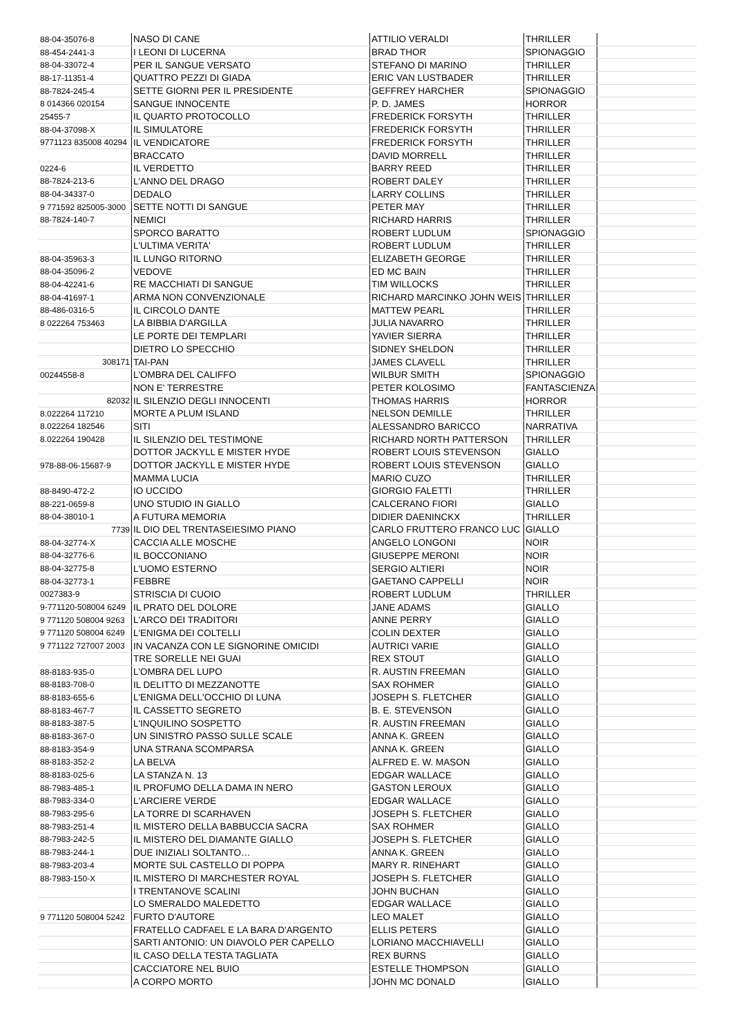| 88-04-35076-8 | NASO DI CANE | ATTILIO VERALDI | THRILLER | |
| 88-454-2441-3 | I LEONI DI LUCERNA | BRAD THOR | SPIONAGGIO | |
| 88-04-33072-4 | PER IL SANGUE VERSATO | STEFANO DI MARINO | THRILLER | |
| 88-17-11351-4 | QUATTRO PEZZI DI GIADA | ERIC VAN LUSTBADER | THRILLER | |
| 88-7824-245-4 | SETTE GIORNI PER IL PRESIDENTE | GEFFREY HARCHER | SPIONAGGIO | |
| 8 014366 020154 | SANGUE INNOCENTE | P. D. JAMES | HORROR | |
| 25455-7 | IL QUARTO PROTOCOLLO | FREDERICK FORSYTH | THRILLER | |
| 88-04-37098-X | IL SIMULATORE | FREDERICK FORSYTH | THRILLER | |
| 9771123 835008 40294 | IL VENDICATORE | FREDERICK FORSYTH | THRILLER | |
| | BRACCATO | DAVID MORRELL | THRILLER | |
| 0224-6 | IL VERDETTO | BARRY REED | THRILLER | |
| 88-7824-213-6 | L'ANNO DEL DRAGO | ROBERT DALEY | THRILLER | |
| 88-04-34337-0 | DEDALO | LARRY COLLINS | THRILLER | |
| 9 771592 825005-3000 | SETTE NOTTI DI SANGUE | PETER MAY | THRILLER | |
| 88-7824-140-7 | NEMICI | RICHARD HARRIS | THRILLER | |
| | SPORCO BARATTO | ROBERT LUDLUM | SPIONAGGIO | |
| | L'ULTIMA VERITA' | ROBERT LUDLUM | THRILLER | |
| 88-04-35963-3 | IL LUNGO RITORNO | ELIZABETH GEORGE | THRILLER | |
| 88-04-35096-2 | VEDOVE | ED MC BAIN | THRILLER | |
| 88-04-42241-6 | RE MACCHIATI DI SANGUE | TIM WILLOCKS | THRILLER | |
| 88-04-41697-1 | ARMA NON CONVENZIONALE | RICHARD MARCINKO JOHN WEIS | THRILLER | |
| 88-486-0316-5 | IL CIRCOLO DANTE | MATTEW PEARL | THRILLER | |
| 8 022264 753463 | LA BIBBIA D'ARGILLA | JULIA NAVARRO | THRILLER | |
| | LE PORTE DEI TEMPLARI | YAVIER SIERRA | THRILLER | |
| | DIETRO LO SPECCHIO | SIDNEY SHELDON | THRILLER | |
| 308171 | TAI-PAN | JAMES CLAVELL | THRILLER | |
| 00244558-8 | L'OMBRA DEL CALIFFO | WILBUR SMITH | SPIONAGGIO | |
| | NON E' TERRESTRE | PETER KOLOSIMO | FANTASCIENZA | |
| 82032 | IL SILENZIO DEGLI INNOCENTI | THOMAS HARRIS | HORROR | |
| 8.022264 117210 | MORTE A PLUM ISLAND | NELSON DEMILLE | THRILLER | |
| 8.022264 182546 | SITI | ALESSANDRO BARICCO | NARRATIVA | |
| 8.022264 190428 | IL SILENZIO DEL TESTIMONE | RICHARD NORTH PATTERSON | THRILLER | |
| | DOTTOR JACKYLL E MISTER HYDE | ROBERT LOUIS STEVENSON | GIALLO | |
| 978-88-06-15687-9 | DOTTOR JACKYLL E MISTER HYDE | ROBERT LOUIS STEVENSON | GIALLO | |
| | MAMMA LUCIA | MARIO CUZO | THRILLER | |
| 88-8490-472-2 | IO UCCIDO | GIORGIO FALETTI | THRILLER | |
| 88-221-0659-8 | UNO STUDIO IN GIALLO | CALCERANO FIORI | GIALLO | |
| 88-04-38010-1 | A FUTURA MEMORIA | DIDIER DAENINCKX | THRILLER | |
| 7739 | IL DIO DEL TRENTASEIESIMO PIANO | CARLO FRUTTERO FRANCO LUC | GIALLO | |
| 88-04-32774-X | CACCIA ALLE MOSCHE | ANGELO LONGONI | NOIR | |
| 88-04-32776-6 | IL BOCCONIANO | GIUSEPPE MERONI | NOIR | |
| 88-04-32775-8 | L'UOMO ESTERNO | SERGIO ALTIERI | NOIR | |
| 88-04-32773-1 | FEBBRE | GAETANO CAPPELLI | NOIR | |
| 0027383-9 | STRISCIA DI CUOIO | ROBERT LUDLUM | THRILLER | |
| 9-771120-508004 6249 | IL PRATO DEL DOLORE | JANE ADAMS | GIALLO | |
| 9 771120 508004 9263 | L'ARCO DEI TRADITORI | ANNE PERRY | GIALLO | |
| 9 771120 508004 6249 | L'ENIGMA DEI COLTELLI | COLIN DEXTER | GIALLO | |
| 9 771122 727007 2003 | IN VACANZA CON LE SIGNORINE OMICIDI | AUTRICI VARIE | GIALLO | |
| | TRE SORELLE NEI GUAI | REX STOUT | GIALLO | |
| 88-8183-935-0 | L'OMBRA DEL LUPO | R. AUSTIN FREEMAN | GIALLO | |
| 88-8183-708-0 | IL DELITTO DI MEZZANOTTE | SAX ROHMER | GIALLO | |
| 88-8183-655-6 | L'ENIGMA DELL'OCCHIO DI LUNA | JOSEPH S. FLETCHER | GIALLO | |
| 88-8183-467-7 | IL CASSETTO SEGRETO | B. E. STEVENSON | GIALLO | |
| 88-8183-387-5 | L'INQUILINO SOSPETTO | R. AUSTIN FREEMAN | GIALLO | |
| 88-8183-367-0 | UN SINISTRO PASSO SULLE SCALE | ANNA K. GREEN | GIALLO | |
| 88-8183-354-9 | UNA STRANA SCOMPARSA | ANNA K. GREEN | GIALLO | |
| 88-8183-352-2 | LA BELVA | ALFRED E. W. MASON | GIALLO | |
| 88-8183-025-6 | LA STANZA N. 13 | EDGAR WALLACE | GIALLO | |
| 88-7983-485-1 | IL PROFUMO DELLA DAMA IN NERO | GASTON LEROUX | GIALLO | |
| 88-7983-334-0 | L'ARCIERE VERDE | EDGAR WALLACE | GIALLO | |
| 88-7983-295-6 | LA TORRE DI SCARHAVEN | JOSEPH S. FLETCHER | GIALLO | |
| 88-7983-251-4 | IL MISTERO DELLA BABBUCCIA SACRA | SAX ROHMER | GIALLO | |
| 88-7983-242-5 | IL MISTERO DEL DIAMANTE GIALLO | JOSEPH S. FLETCHER | GIALLO | |
| 88-7983-244-1 | DUE INIZIALI SOLTANTO… | ANNA K. GREEN | GIALLO | |
| 88-7983-203-4 | MORTE SUL CASTELLO DI POPPA | MARY R. RINEHART | GIALLO | |
| 88-7983-150-X | IL MISTERO DI MARCHESTER ROYAL | JOSEPH S. FLETCHER | GIALLO | |
| | I TRENTANOVE SCALINI | JOHN BUCHAN | GIALLO | |
| | LO SMERALDO MALEDETTO | EDGAR WALLACE | GIALLO | |
| 9 771120 508004 5242 | FURTO D'AUTORE | LEO MALET | GIALLO | |
| | FRATELLO CADFAEL E LA BARA D'ARGENTO | ELLIS PETERS | GIALLO | |
| | SARTI ANTONIO: UN DIAVOLO PER CAPELLO | LORIANO MACCHIAVELLI | GIALLO | |
| | IL CASO DELLA TESTA TAGLIATA | REX BURNS | GIALLO | |
| | CACCIATORE NEL BUIO | ESTELLE THOMPSON | GIALLO | |
| | A CORPO MORTO | JOHN MC DONALD | GIALLO | |